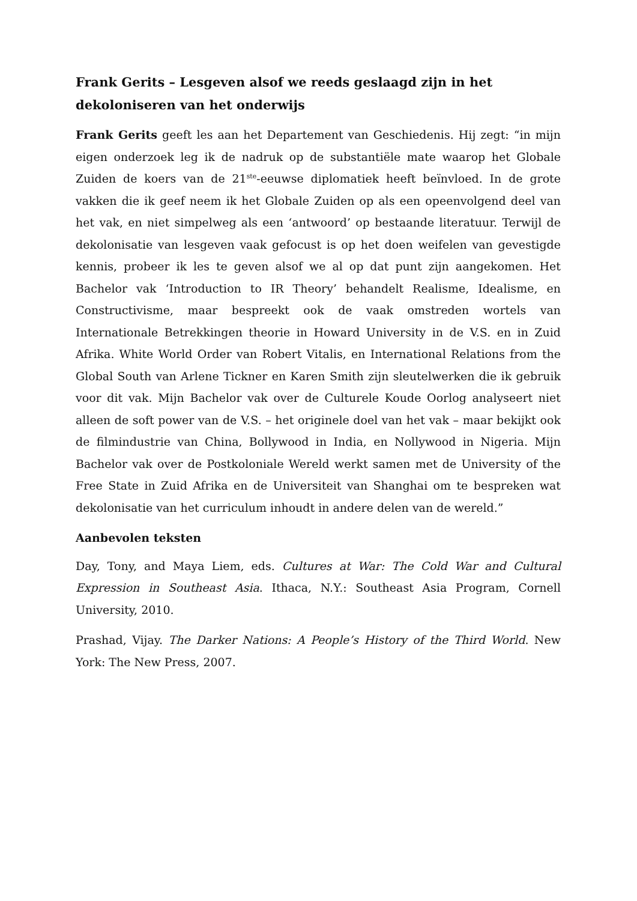Frank Gerits – Lesgeven alsof we reeds geslaagd zijn in het dekoloniseren van het onderwijs
Frank Gerits geeft les aan het Departement van Geschiedenis. Hij zegt: “in mijn eigen onderzoek leg ik de nadruk op de substantiële mate waarop het Globale Zuiden de koers van de 21<sup>ste</sup>-eeuwse diplomatiek heeft beïnvloed. In de grote vakken die ik geef neem ik het Globale Zuiden op als een opeenvolgend deel van het vak, en niet simpelweg als een ‘antwoord’ op bestaande literatuur. Terwijl de dekolonisatie van lesgeven vaak gefocust is op het doen weifelen van gevestigde kennis, probeer ik les te geven alsof we al op dat punt zijn aangekomen. Het Bachelor vak ‘Introduction to IR Theory’ behandelt Realisme, Idealisme, en Constructivisme, maar bespreekt ook de vaak omstreden wortels van Internationale Betrekkingen theorie in Howard University in de V.S. en in Zuid Afrika. White World Order van Robert Vitalis, en International Relations from the Global South van Arlene Tickner en Karen Smith zijn sleutelwerken die ik gebruik voor dit vak. Mijn Bachelor vak over de Culturele Koude Oorlog analyseert niet alleen de soft power van de V.S. – het originele doel van het vak – maar bekijkt ook de filmindustrie van China, Bollywood in India, en Nollywood in Nigeria. Mijn Bachelor vak over de Postkoloniale Wereld werkt samen met de University of the Free State in Zuid Afrika en de Universiteit van Shanghai om te bespreken wat dekolonisatie van het curriculum inhoudt in andere delen van de wereld.”
Aanbevolen teksten
Day, Tony, and Maya Liem, eds. Cultures at War: The Cold War and Cultural Expression in Southeast Asia. Ithaca, N.Y.: Southeast Asia Program, Cornell University, 2010.
Prashad, Vijay. The Darker Nations: A People’s History of the Third World. New York: The New Press, 2007.